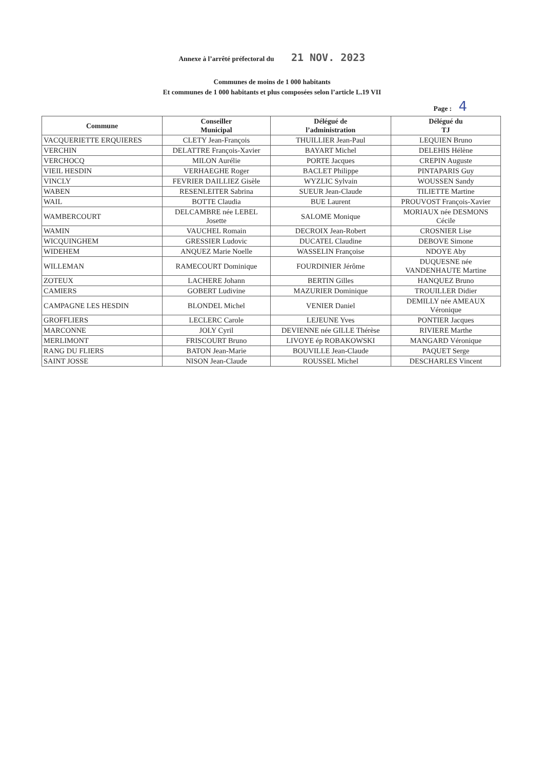Annexe à l’arrêté préfectoral du 21 NOV. 2023
Communes de moins de 1 000 habitants
Et communes de 1 000 habitants et plus composées selon l’article L.19 VII
Page : 4
| Commune | Conseiller Municipal | Délégué de l’administration | Délégué du TJ |
| --- | --- | --- | --- |
| VACQUERIETTE ERQUIERES | CLETY Jean-François | THUILLIER Jean-Paul | LEQUIEN Bruno |
| VERCHIN | DELATTRE François-Xavier | BAYART Michel | DELEHIS Hélène |
| VERCHOCQ | MILON Aurélie | PORTE Jacques | CREPIN Auguste |
| VIEIL HESDIN | VERHAEGHE Roger | BACLET Philippe | PINTAPARIS Guy |
| VINCLY | FEVRIER DAILLIEZ Gisèle | WYZLIC Sylvain | WOUSSEN Sandy |
| WABEN | RESENLEITER Sabrina | SUEUR Jean-Claude | TILIETTE Martine |
| WAIL | BOTTE Claudia | BUE Laurent | PROUVOST François-Xavier |
| WAMBERCOURT | DELCAMBRE née LEBEL Josette | SALOME Monique | MORIAUX née DESMONS Cécile |
| WAMIN | VAUCHEL Romain | DECROIX Jean-Robert | CROSNIER Lise |
| WICQUINGHEM | GRESSIER Ludovic | DUCATEL Claudine | DEBOVE Simone |
| WIDEHEM | ANQUEZ Marie Noelle | WASSELIN Françoise | NDOYE Aby |
| WILLEMAN | RAMECOURT Dominique | FOURDINIER Jérôme | DUQUESNE née VANDENHAUTE Martine |
| ZOTEUX | LACHERE Johann | BERTIN Gilles | HANQUEZ Bruno |
| CAMIERS | GOBERT Ludivine | MAZURIER Dominique | TROUILLER Didier |
| CAMPAGNE LES HESDIN | BLONDEL Michel | VENIER Daniel | DEMILLY née AMEAUX Véronique |
| GROFFLIERS | LECLERC Carole | LEJEUNE Yves | PONTIER Jacques |
| MARCONNE | JOLY Cyril | DEVIENNE née GILLE Thérèse | RIVIERE Marthe |
| MERLIMONT | FRISCOURT Bruno | LIVOYE ép ROBAKOWSKI | MANGARD Véronique |
| RANG DU FLIERS | BATON Jean-Marie | BOUVILLE Jean-Claude | PAQUET Serge |
| SAINT JOSSE | NISON Jean-Claude | ROUSSEL Michel | DESCHARLES Vincent |